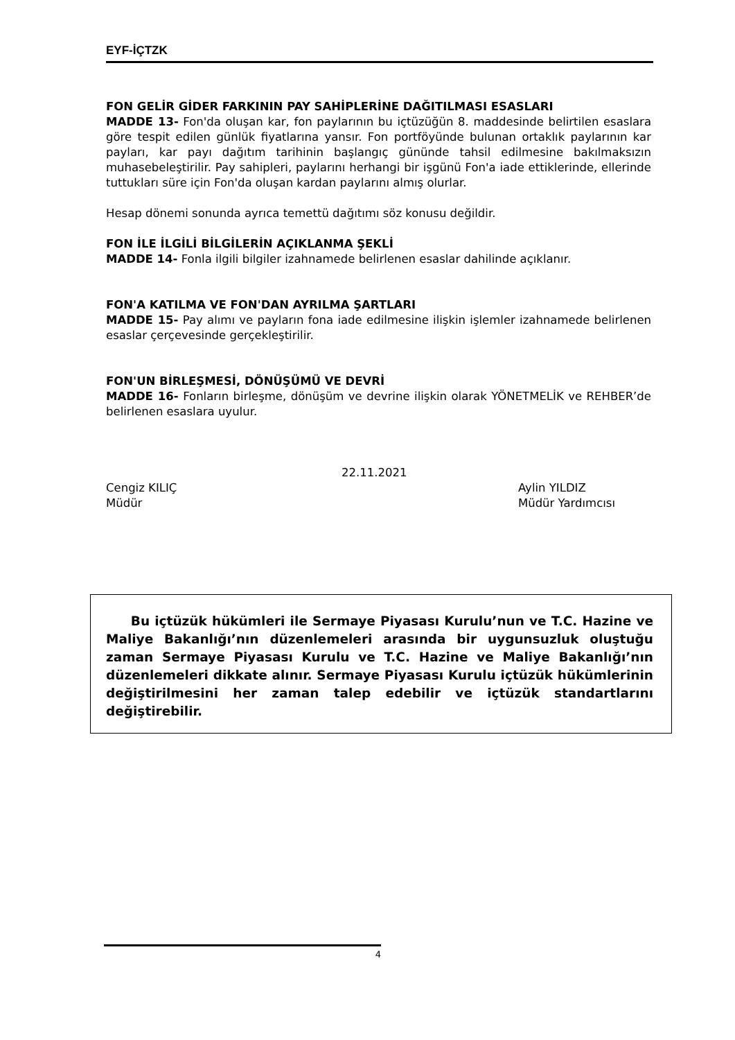EYF-İÇTZK
FON GELİR GİDER FARKININ PAY SAHİPLERİNE DAĞITILMASI ESASLARI
MADDE 13- Fon'da oluşan kar, fon paylarının bu içtüzüğün 8. maddesinde belirtilen esaslara göre tespit edilen günlük fiyatlarına yansır. Fon portföyünde bulunan ortaklık paylarının kar payları, kar payı dağıtım tarihinin başlangıç gününde tahsil edilmesine bakılmaksızın muhasebeleştirilir. Pay sahipleri, paylarını herhangi bir işgünü Fon'a iade ettiklerinde, ellerinde tuttukları süre için Fon'da oluşan kardan paylarını almış olurlar.
Hesap dönemi sonunda ayrıca temettü dağıtımı söz konusu değildir.
FON İLE İLGİLİ BİLGİLERİN AÇIKLANMA ŞEKLİ
MADDE 14- Fonla ilgili bilgiler izahnamede belirlenen esaslar dahilinde açıklanır.
FON'A KATILMA VE FON'DAN AYRILMA ŞARTLARI
MADDE 15- Pay alımı ve payların fona iade edilmesine ilişkin işlemler izahnamede belirlenen esaslar çerçevesinde gerçekleştirilir.
FON'UN BİRLEŞMESİ, DÖNÜŞÜMÜ VE DEVRİ
MADDE 16- Fonların birleşme, dönüşüm ve devrine ilişkin olarak YÖNETMELİK ve REHBER’de belirlenen esaslara uyulur.
22.11.2021
Cengiz KILIÇ
Müdür
Aylin YILDIZ
Müdür Yardımcısı
Bu içtüzük hükümleri ile Sermaye Piyasası Kurulu’nun ve T.C. Hazine ve Maliye Bakanlığı’nın düzenlemeleri arasında bir uygunsuzluk oluştuğu zaman Sermaye Piyasası Kurulu ve T.C. Hazine ve Maliye Bakanlığı’nın düzenlemeleri dikkate alınır. Sermaye Piyasası Kurulu içtüzük hükümlerinin değiştirilmesini her zaman talep edebilir ve içtüzük standartlarını değiştirebilir.
4